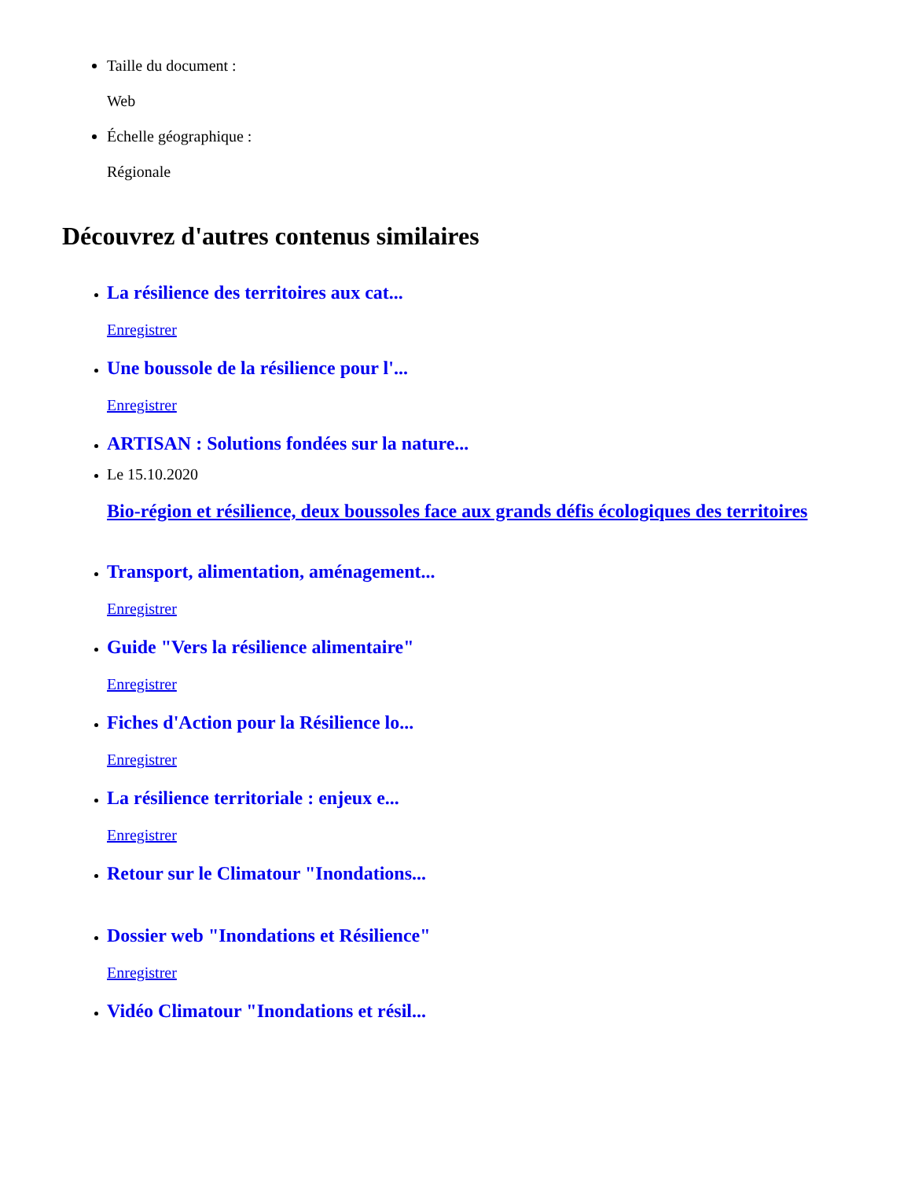Taille du document :
Web
Échelle géographique :
Régionale
Découvrez d'autres contenus similaires
La résilience des territoires aux cat...
Enregistrer
Une boussole de la résilience pour l'...
Enregistrer
ARTISAN : Solutions fondées sur la nature...
Le 15.10.2020
Bio-région et résilience, deux boussoles face aux grands défis écologiques des territoires
Transport, alimentation, aménagement...
Enregistrer
Guide "Vers la résilience alimentaire"
Enregistrer
Fiches d'Action pour la Résilience lo...
Enregistrer
La résilience territoriale : enjeux e...
Enregistrer
Retour sur le Climatour "Inondations...
Dossier web "Inondations et Résilience"
Enregistrer
Vidéo Climatour "Inondations et résil...